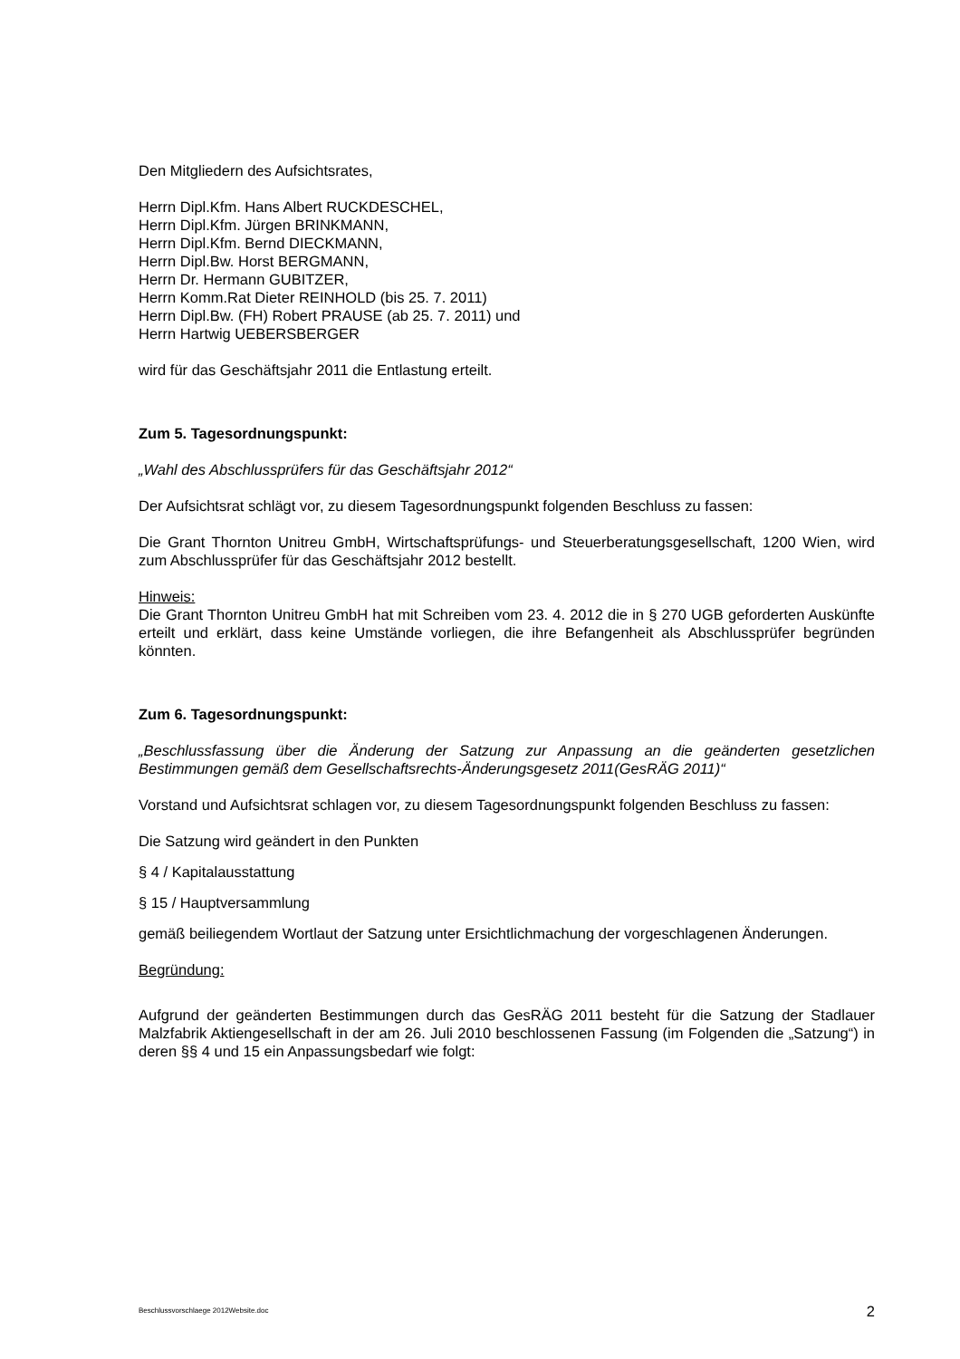Den Mitgliedern des Aufsichtsrates,
Herrn Dipl.Kfm. Hans Albert RUCKDESCHEL,
Herrn Dipl.Kfm. Jürgen BRINKMANN,
Herrn Dipl.Kfm. Bernd DIECKMANN,
Herrn Dipl.Bw. Horst BERGMANN,
Herrn Dr. Hermann GUBITZER,
Herrn Komm.Rat Dieter REINHOLD (bis 25. 7. 2011)
Herrn Dipl.Bw. (FH) Robert PRAUSE (ab 25. 7. 2011) und
Herrn Hartwig UEBERSBERGER
wird für das Geschäftsjahr 2011 die Entlastung erteilt.
Zum 5. Tagesordnungspunkt:
„Wahl des Abschlussprüfers für das Geschäftsjahr 2012“
Der Aufsichtsrat schlägt vor, zu diesem Tagesordnungspunkt folgenden Beschluss zu fassen:
Die Grant Thornton Unitreu GmbH, Wirtschaftsprüfungs- und Steuerberatungsgesellschaft, 1200 Wien, wird zum Abschlussprüfer für das Geschäftsjahr 2012 bestellt.
Hinweis:
Die Grant Thornton Unitreu GmbH hat mit Schreiben vom 23. 4. 2012 die in § 270 UGB geforderten Auskünfte erteilt und erklärt, dass keine Umstände vorliegen, die ihre Befangenheit als Abschlussprüfer begründen könnten.
Zum 6. Tagesordnungspunkt:
„Beschlussfassung über die Änderung der Satzung zur Anpassung an die geänderten gesetzlichen Bestimmungen gemäß dem Gesellschaftsrechts-Änderungsgesetz 2011(GesRÄG 2011)“
Vorstand und Aufsichtsrat schlagen vor, zu diesem Tagesordnungspunkt folgenden Beschluss zu fassen:
Die Satzung wird geändert in den Punkten
§ 4 / Kapitalausstattung
§ 15 / Hauptversammlung
gemäß beiliegendem Wortlaut der Satzung unter Ersichtlichmachung der vorgeschlagenen Änderungen.
Begründung:
Aufgrund der geänderten Bestimmungen durch das GesRÄG 2011 besteht für die Satzung der Stadlauer Malzfabrik Aktiengesellschaft in der am 26. Juli 2010 beschlossenen Fassung (im Folgenden die „Satzung“) in deren §§ 4 und 15 ein Anpassungsbedarf wie folgt:
Beschlussvorschlaege 2012Website.doc 2